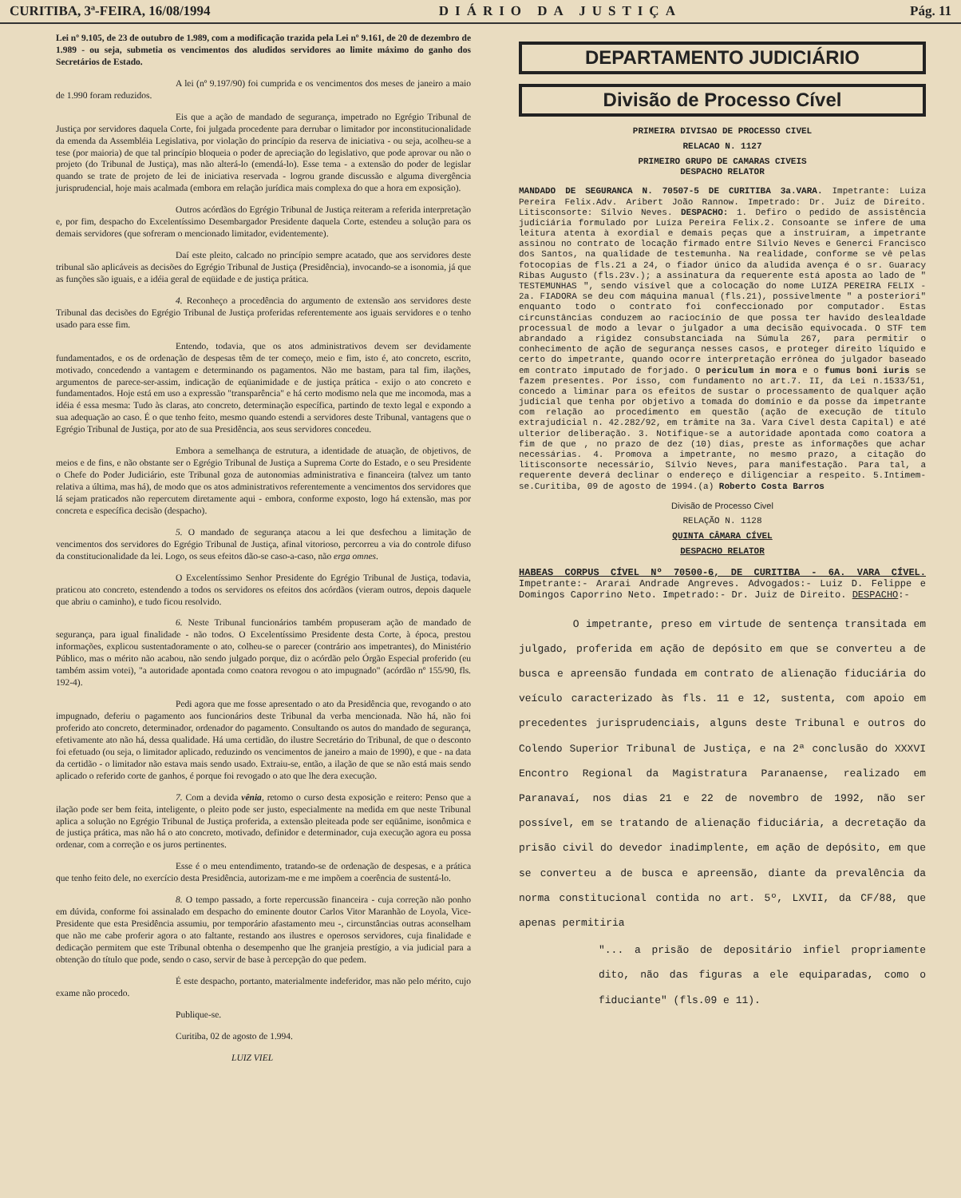CURITIBA, 3ª-FEIRA, 16/08/1994 DIÁRIO DA JUSTIÇA Pág. 11
Lei nº 9.105, de 23 de outubro de 1.989, com a modificação trazida pela Lei nº 9.161, de 20 de dezembro de 1.989 - ou seja, submetia os vencimentos dos aludidos servidores ao limite máximo do ganho dos Secretários de Estado.
A lei (nº 9.197/90) foi cumprida e os vencimentos dos meses de janeiro a maio de 1.990 foram reduzidos.
Eis que a ação de mandado de segurança, impetrado no Egrégio Tribunal de Justiça por servidores daquela Corte, foi julgada procedente para derrubar o limitador por inconstitucionalidade da emenda da Assembléia Legislativa, por violação do princípio da reserva de iniciativa - ou seja, acolheu-se a tese (por maioria) de que tal princípio bloqueia o poder de apreciação do legislativo, que pode aprovar ou não o projeto (do Tribunal de Justiça), mas não alterá-lo (emendá-lo). Esse tema - a extensão do poder de legislar quando se trate de projeto de lei de iniciativa reservada - logrou grande discussão e alguma divergência jurisprudencial, hoje mais acalmada (embora em relação jurídica mais complexa do que a hora em exposição).
Outros acórdãos do Egrégio Tribunal de Justiça reiteram a referida interpretação e, por fim, despacho do Excelentíssimo Desembargador Presidente daquela Corte, estendeu a solução para os demais servidores (que sofreram o mencionado limitador, evidentemente).
Daí este pleito, calcado no princípio sempre acatado, que aos servidores deste tribunal são aplicáveis as decisões do Egrégio Tribunal de Justiça (Presidência), invocando-se a isonomia, já que as funções são iguais, e a idéia geral de eqüidade e de justiça prática.
4. Reconheço a procedência do argumento de extensão aos servidores deste Tribunal das decisões do Egrégio Tribunal de Justiça proferidas referentemente aos iguais servidores e o tenho usado para esse fim.
Entendo, todavia, que os atos administrativos devem ser devidamente fundamentados, e os de ordenação de despesas têm de ter começo, meio e fim, isto é, ato concreto, escrito, motivado, concedendo a vantagem e determinando os pagamentos. Não me bastam, para tal fim, ilações, argumentos de parece-ser-assim, indicação de eqüanimidade e de justiça prática - exijo o ato concreto e fundamentados. Hoje está em uso a expressão "transparência" e há certo modismo nela que me incomoda, mas a idéia é essa mesma: Tudo às claras, ato concreto, determinação específica, partindo de texto legal e expondo a sua adequação ao caso. É o que tenho feito, mesmo quando estendi a servidores deste Tribunal, vantagens que o Egrégio Tribunal de Justiça, por ato de sua Presidência, aos seus servidores concedeu.
Embora a semelhança de estrutura, a identidade de atuação, de objetivos, de meios e de fins, e não obstante ser o Egrégio Tribunal de Justiça a Suprema Corte do Estado, e o seu Presidente o Chefe do Poder Judiciário, este Tribunal goza de autonomias administrativa e financeira (talvez um tanto relativa a última, mas há), de modo que os atos administrativos referentemente a vencimentos dos servidores que lá sejam praticados não repercutem diretamente aqui - embora, conforme exposto, logo há extensão, mas por concreta e específica decisão (despacho).
5. O mandado de segurança atacou a lei que desfechou a limitação de vencimentos dos servidores do Egrégio Tribunal de Justiça, afinal vitorioso, percorreu a via do controle difuso da constitucionalidade da lei. Logo, os seus efeitos dão-se caso-a-caso, não erga omnes.
O Excelentíssimo Senhor Presidente do Egrégio Tribunal de Justiça, todavia, praticou ato concreto, estendendo a todos os servidores os efeitos dos acórdãos (vieram outros, depois daquele que abriu o caminho), e tudo ficou resolvido.
6. Neste Tribunal funcionários também propuseram ação de mandado de segurança, para igual finalidade - não todos. O Excelentíssimo Presidente desta Corte, à época, prestou informações, explicou sustentadoramente o ato, colheu-se o parecer (contrário aos impetrantes), do Ministério Público, mas o mérito não acabou, não sendo julgado porque, diz o acórdão pelo Órgão Especial proferido (eu também assim votei), "a autoridade apontada como coatora revogou o ato impugnado" (acórdão nº 155/90, fls. 192-4).
Pedi agora que me fosse apresentado o ato da Presidência que, revogando o ato impugnado, deferiu o pagamento aos funcionários deste Tribunal da verba mencionada. Não há, não foi proferido ato concreto, determinador, ordenador do pagamento. Consultando os autos do mandado de segurança, efetivamente ato não há, dessa qualidade. Há uma certidão, do ilustre Secretário do Tribunal, de que o desconto foi efetuado (ou seja, o limitador aplicado, reduzindo os vencimentos de janeiro a maio de 1990), e que - na data da certidão - o limitador não estava mais sendo usado. Extraiu-se, então, a ilação de que se não está mais sendo aplicado o referido corte de ganhos, é porque foi revogado o ato que lhe dera execução.
7. Com a devida vênia, retomo o curso desta exposição e reitero: Penso que a ilação pode ser bem feita, inteligente, o pleito pode ser justo, especialmente na medida em que neste Tribunal aplica a solução no Egrégio Tribunal de Justiça proferida, a extensão pleiteada pode ser eqüânime, isonômica e de justiça prática, mas não há o ato concreto, motivado, definidor e determinador, cuja execução agora eu possa ordenar, com a correção e os juros pertinentes.
Esse é o meu entendimento, tratando-se de ordenação de despesas, e a prática que tenho feito dele, no exercício desta Presidência, autorizam-me e me impõem a coerência de sustentá-lo.
8. O tempo passado, a forte repercussão financeira - cuja correção não ponho em dúvida, conforme foi assinalado em despacho do eminente doutor Carlos Vitor Maranhão de Loyola, Vice-Presidente que esta Presidência assumiu, por temporário afastamento meu -, circunstâncias outras aconselham que não me cabe proferir agora o ato faltante, restando aos ilustres e operosos servidores, cuja finalidade e dedicação permitem que este Tribunal obtenha o desempenho que lhe granjeia prestígio, a via judicial para a obtenção do título que pode, sendo o caso, servir de base à percepção do que pedem.
É este despacho, portanto, materialmente indeferidor, mas não pelo mérito, cujo exame não procedo.
Publique-se.
Curitiba, 02 de agosto de 1.994.
LUIZ VIEL
DEPARTAMENTO JUDICIÁRIO
Divisão de Processo Cível
PRIMEIRA DIVISAO DE PROCESSO CIVEL
RELACAO N. 1127
PRIMEIRO GRUPO DE CAMARAS CIVEIS
DESPACHO RELATOR
MANDADO DE SEGURANCA N. 70507-5 DE CURITIBA 3a.VARA. Impetrante: Luiza Pereira Felix.Adv. Aribert João Rannow. Impetrado: Dr. Juiz de Direito. Litisconsorte: Sílvio Neves. DESPACHO: 1. Defiro o pedido de assistência judiciária formulado por Luíza Pereira Felix.2. Consoante se infere de uma leitura atenta à exordial e demais peças que a instruíram, a impetrante assinou no contrato de locação firmado entre Sílvio Neves e Generci Francisco dos Santos, na qualidade de testemunha. Na realidade, conforme se vê pelas fotocopias de fls.21 a 24, o fiador único da aludida avença é o sr. Guaracy Ribas Augusto (fls.23v.); a assinatura da requerente está aposta ao lado de " TESTEMUNHAS ", sendo visível que a colocação do nome LUIZA PEREIRA FELIX - 2a. FIADORA se deu com máquina manual (fls.21), possivelmente " a posteriori" enquanto todo o contrato foi confeccionado por computador. Estas circunstâncias conduzem ao raciocínio de que possa ter havido deslealdade processual de modo a levar o julgador a uma decisão equivocada. O STF tem abrandado a rigidez consubstanciada na Súmula 267, para permitir o conhecimento de ação de segurança nesses casos, e proteger direito líquido e certo do impetrante, quando ocorre interpretação errônea do julgador baseado em contrato imputado de forjado. O periculum in mora e o fumus boni iuris se fazem presentes. Por isso, com fundamento no art.7. II, da Lei n.1533/51, concedo a liminar para os efeitos de sustar o processamento de qualquer ação judicial que tenha por objetivo a tomada do domínio e da posse da impetrante com relação ao procedimento em questão (ação de execução de título extrajudicial n. 42.282/92, em trâmite na 3a. Vara Cível desta Capital) e até ulterior deliberação. 3. Notifique-se a autoridade apontada como coatora a fim de que , no prazo de dez (10) dias, preste as informações que achar necessárias. 4. Promova a impetrante, no mesmo prazo, a citação do litisconsorte necessário, Sílvio Neves, para manifestação. Para tal, a requerente deverá declinar o endereço e diligenciar a respeito. 5.Intimem-se.Curitiba, 09 de agosto de 1994.(a) Roberto Costa Barros
Divisão de Processo Civel
RELAÇÃO N. 1128
QUINTA CÂMARA CÍVEL
DESPACHO RELATOR
HABEAS CORPUS CÍVEL Nº 70500-6, DE CURITIBA - 6A. VARA CÍVEL. Impetrante:- Ararai Andrade Angreves. Advogados:- Luiz D. Felippe e Domingos Caporrino Neto. Impetrado:- Dr. Juiz de Direito. DESPACHO:-
O impetrante, preso em virtude de sentença transitada em julgado, proferida em ação de depósito em que se converteu a de busca e apreensão fundada em contrato de alienação fiduciária do veículo caracterizado às fls. 11 e 12, sustenta, com apoio em precedentes jurisprudenciais, alguns deste Tribunal e outros do Colendo Superior Tribunal de Justiça, e na 2ª conclusão do XXXVI Encontro Regional da Magistratura Paranaense, realizado em Paranavaí, nos dias 21 e 22 de novembro de 1992, não ser possível, em se tratando de alienação fiduciária, a decretação da prisão civil do devedor inadimplente, em ação de depósito, em que se converteu a de busca e apreensão, diante da prevalência da norma constitucional contida no art. 5º, LXVII, da CF/88, que apenas permitiria
"... a prisão de depositário infiel propriamente dito, não das figuras a ele equiparadas, como o fiduciante" (fls.09 e 11).